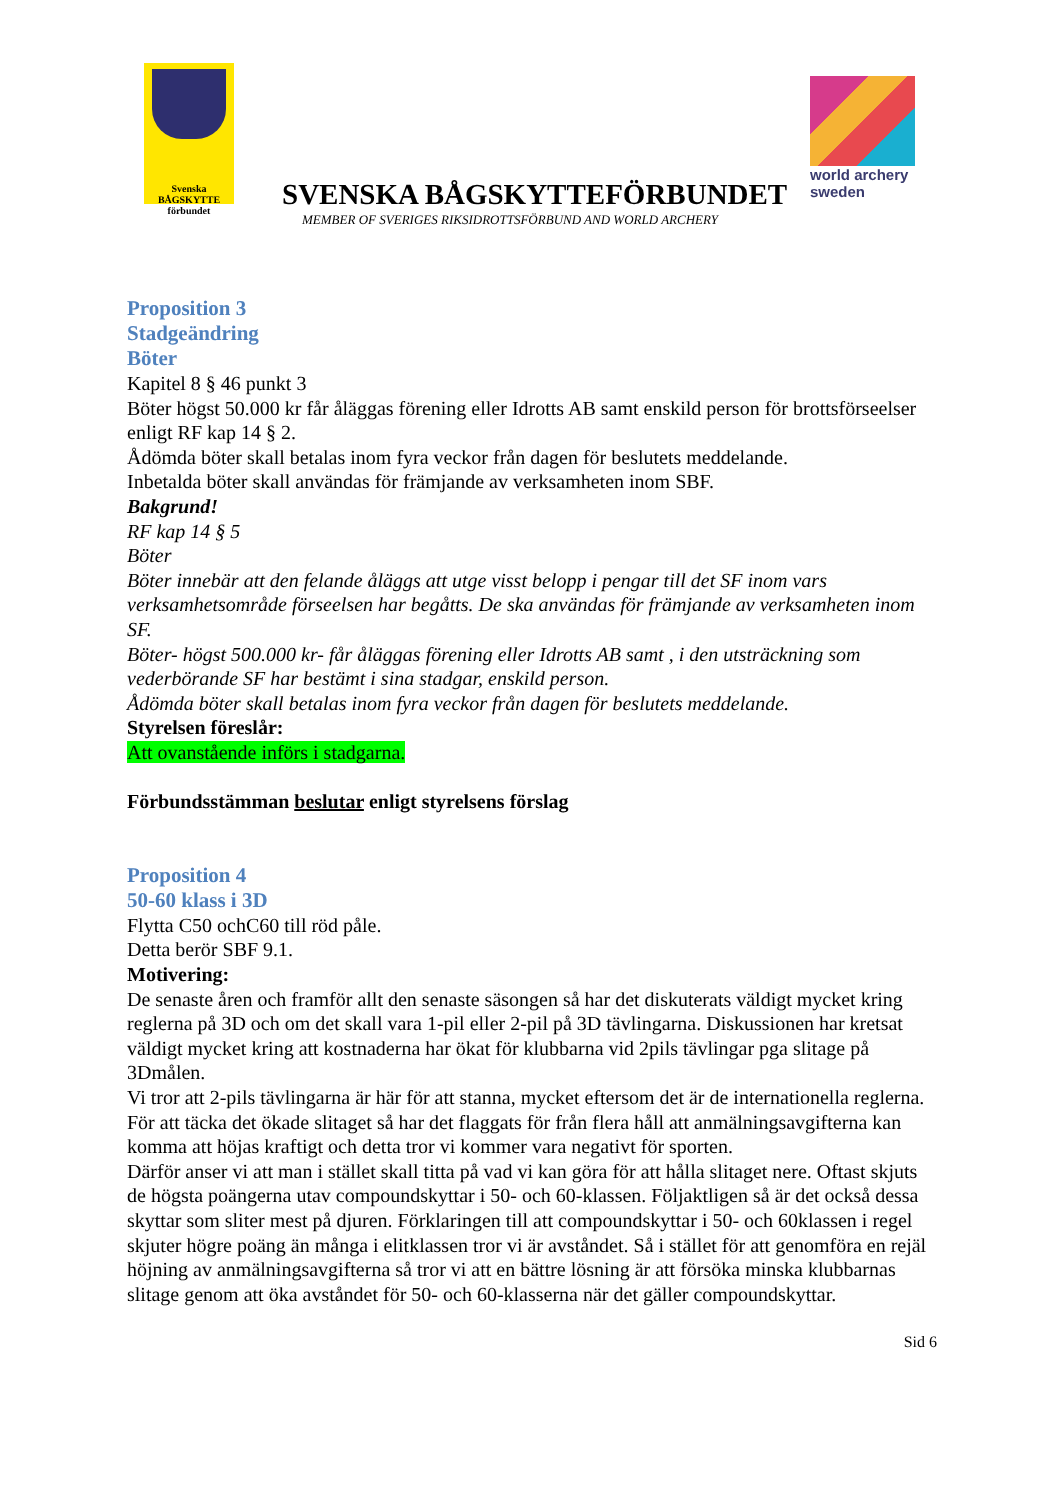Svenska
BÅGSKYTTE
förbundet
SVENSKA BÅGSKYTTEFÖRBUNDET
MEMBER OF SVERIGES RIKSIDROTTSFÖRBUND AND WORLD ARCHERY
world archery
sweden
Proposition 3
Stadgeändring
Böter
Kapitel 8 § 46 punkt 3
Böter högst 50.000 kr får åläggas förening eller Idrotts AB samt enskild person för brottsförseelser enligt RF kap 14 § 2.
Ådömda böter skall betalas inom fyra veckor från dagen för beslutets meddelande.
Inbetalda böter skall användas för främjande av verksamheten inom SBF.
Bakgrund!
RF kap 14 § 5
Böter
Böter innebär att den felande åläggs att utge visst belopp i pengar till det SF inom vars verksamhetsområde förseelsen har begåtts. De ska användas för främjande av verksamheten inom SF.
Böter- högst 500.000 kr- får åläggas förening eller Idrotts AB samt , i den utsträckning som vederbörande SF har bestämt i sina stadgar, enskild person.
Ådömda böter skall betalas inom fyra veckor från dagen för beslutets meddelande.
Styrelsen föreslår:
Att ovanstående införs i stadgarna.
Förbundsstämman beslutar enligt styrelsens förslag
Proposition 4
50-60 klass i 3D
Flytta C50 ochC60 till röd påle.
Detta berör SBF 9.1.
Motivering:
De senaste åren och framför allt den senaste säsongen så har det diskuterats väldigt mycket kring reglerna på 3D och om det skall vara 1-pil eller 2-pil på 3D tävlingarna. Diskussionen har kretsat väldigt mycket kring att kostnaderna har ökat för klubbarna vid 2pils tävlingar pga slitage på 3Dmålen.
Vi tror att 2-pils tävlingarna är här för att stanna, mycket eftersom det är de internationella reglerna. För att täcka det ökade slitaget så har det flaggats för från flera håll att anmälningsavgifterna kan komma att höjas kraftigt och detta tror vi kommer vara negativt för sporten.
Därför anser vi att man i stället skall titta på vad vi kan göra för att hålla slitaget nere. Oftast skjuts de högsta poängerna utav compoundskyttar i 50- och 60-klassen. Följaktligen så är det också dessa skyttar som sliter mest på djuren. Förklaringen till att compoundskyttar i 50- och 60klassen i regel skjuter högre poäng än många i elitklassen tror vi är avståndet. Så i stället för att genomföra en rejäl höjning av anmälningsavgifterna så tror vi att en bättre lösning är att försöka minska klubbarnas slitage genom att öka avståndet för 50- och 60-klasserna när det gäller compoundskyttar.
Sid 6